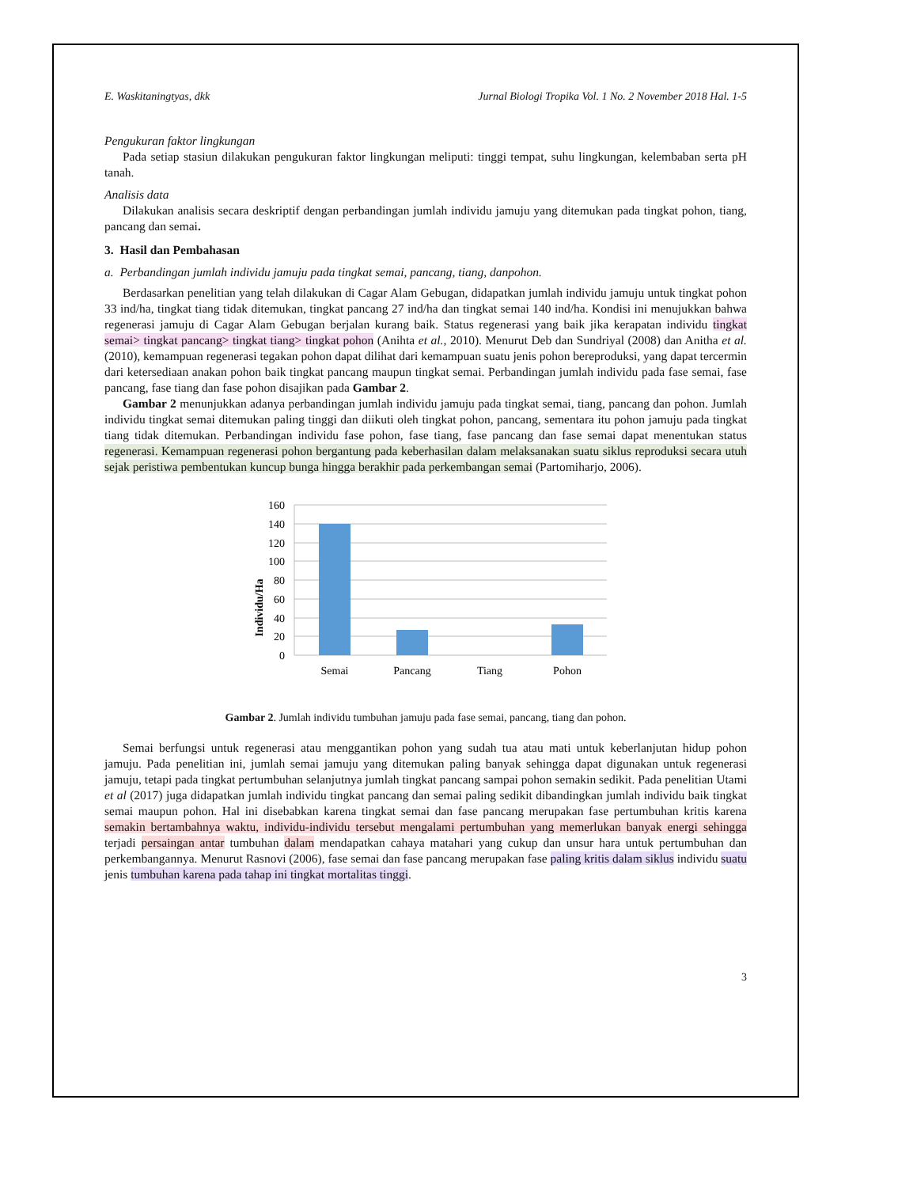E. Waskitaningtyas, dkk Jurnal Biologi Tropika Vol. 1 No. 2 November 2018 Hal. 1-5
Pengukuran faktor lingkungan
Pada setiap stasiun dilakukan pengukuran faktor lingkungan meliputi: tinggi tempat, suhu lingkungan, kelembaban serta pH tanah.
Analisis data
Dilakukan analisis secara deskriptif dengan perbandingan jumlah individu jamuju yang ditemukan pada tingkat pohon, tiang, pancang dan semai.
3. Hasil dan Pembahasan
a. Perbandingan jumlah individu jamuju pada tingkat semai, pancang, tiang, danpohon.
Berdasarkan penelitian yang telah dilakukan di Cagar Alam Gebugan, didapatkan jumlah individu jamuju untuk tingkat pohon 33 ind/ha, tingkat tiang tidak ditemukan, tingkat pancang 27 ind/ha dan tingkat semai 140 ind/ha. Kondisi ini menujukkan bahwa regenerasi jamuju di Cagar Alam Gebugan berjalan kurang baik. Status regenerasi yang baik jika kerapatan individu tingkat semai> tingkat pancang> tingkat tiang> tingkat pohon (Anihta et al., 2010). Menurut Deb dan Sundriyal (2008) dan Anitha et al. (2010), kemampuan regenerasi tegakan pohon dapat dilihat dari kemampuan suatu jenis pohon bereproduksi, yang dapat tercermin dari ketersediaan anakan pohon baik tingkat pancang maupun tingkat semai. Perbandingan jumlah individu pada fase semai, fase pancang, fase tiang dan fase pohon disajikan pada Gambar 2.
Gambar 2 menunjukkan adanya perbandingan jumlah individu jamuju pada tingkat semai, tiang, pancang dan pohon. Jumlah individu tingkat semai ditemukan paling tinggi dan diikuti oleh tingkat pohon, pancang, sementara itu pohon jamuju pada tingkat tiang tidak ditemukan. Perbandingan individu fase pohon, fase tiang, fase pancang dan fase semai dapat menentukan status regenerasi. Kemampuan regenerasi pohon bergantung pada keberhasilan dalam melaksanakan suatu siklus reproduksi secara utuh sejak peristiwa pembentukan kuncup bunga hingga berakhir pada perkembangan semai (Partomiharjo, 2006).
Individu/Ha
160
140
120
100
80
60
40
20
0
Semai
Pancang
Tiang
Pohon
Gambar 2. Jumlah individu tumbuhan jamuju pada fase semai, pancang, tiang dan pohon.
Semai berfungsi untuk regenerasi atau menggantikan pohon yang sudah tua atau mati untuk keberlanjutan hidup pohon jamuju. Pada penelitian ini, jumlah semai jamuju yang ditemukan paling banyak sehingga dapat digunakan untuk regenerasi jamuju, tetapi pada tingkat pertumbuhan selanjutnya jumlah tingkat pancang sampai pohon semakin sedikit. Pada penelitian Utami et al (2017) juga didapatkan jumlah individu tingkat pancang dan semai paling sedikit dibandingkan jumlah individu baik tingkat semai maupun pohon. Hal ini disebabkan karena tingkat semai dan fase pancang merupakan fase pertumbuhan kritis karena semakin bertambahnya waktu, individu-individu tersebut mengalami pertumbuhan yang memerlukan banyak energi sehingga terjadi persaingan antar tumbuhan dalam mendapatkan cahaya matahari yang cukup dan unsur hara untuk pertumbuhan dan perkembangannya. Menurut Rasnovi (2006), fase semai dan fase pancang merupakan fase paling kritis dalam siklus individu suatu jenis tumbuhan karena pada tahap ini tingkat mortalitas tinggi.
3